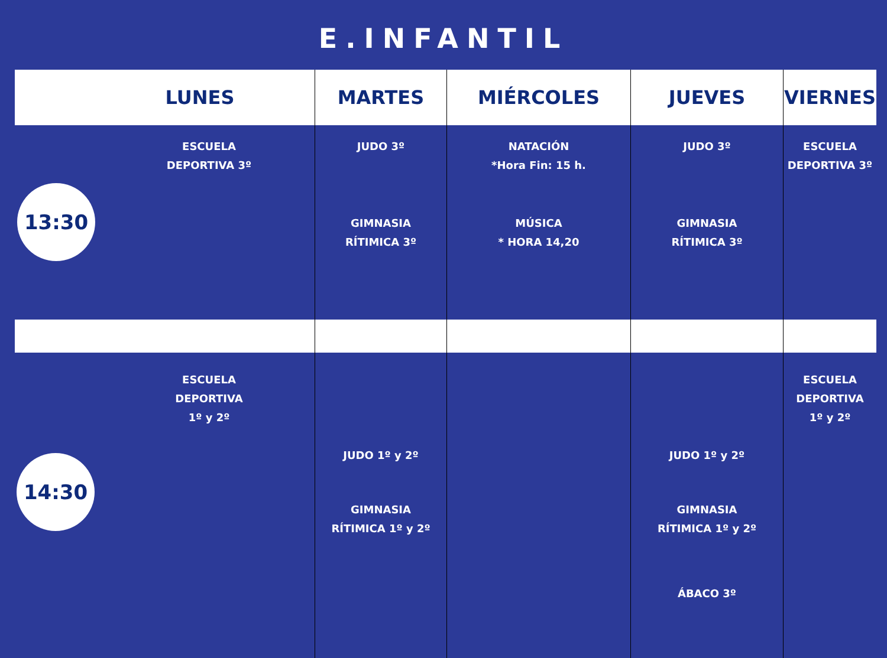E.INFANTIL
| LUNES | MARTES | MIÉRCOLES | JUEVES | VIERNES |
| --- | --- | --- | --- | --- |
| 13:30 ESCUELA DEPORTIVA 3º | JUDO 3º GIMNASIA RÍTIMICA 3º | NATACIÓN *Hora Fin: 15 h. MÚSICA * HORA 14,20 | JUDO 3º GIMNASIA RÍTIMICA 3º | ESCUELA DEPORTIVA 3º |
| 14:30 ESCUELA DEPORTIVA 1º y 2º | JUDO 1º y 2º GIMNASIA RÍTIMICA 1º y 2º | | JUDO 1º y 2º GIMNASIA RÍTIMICA 1º y 2º ÁBACO 3º | ESCUELA DEPORTIVA 1º y 2º |